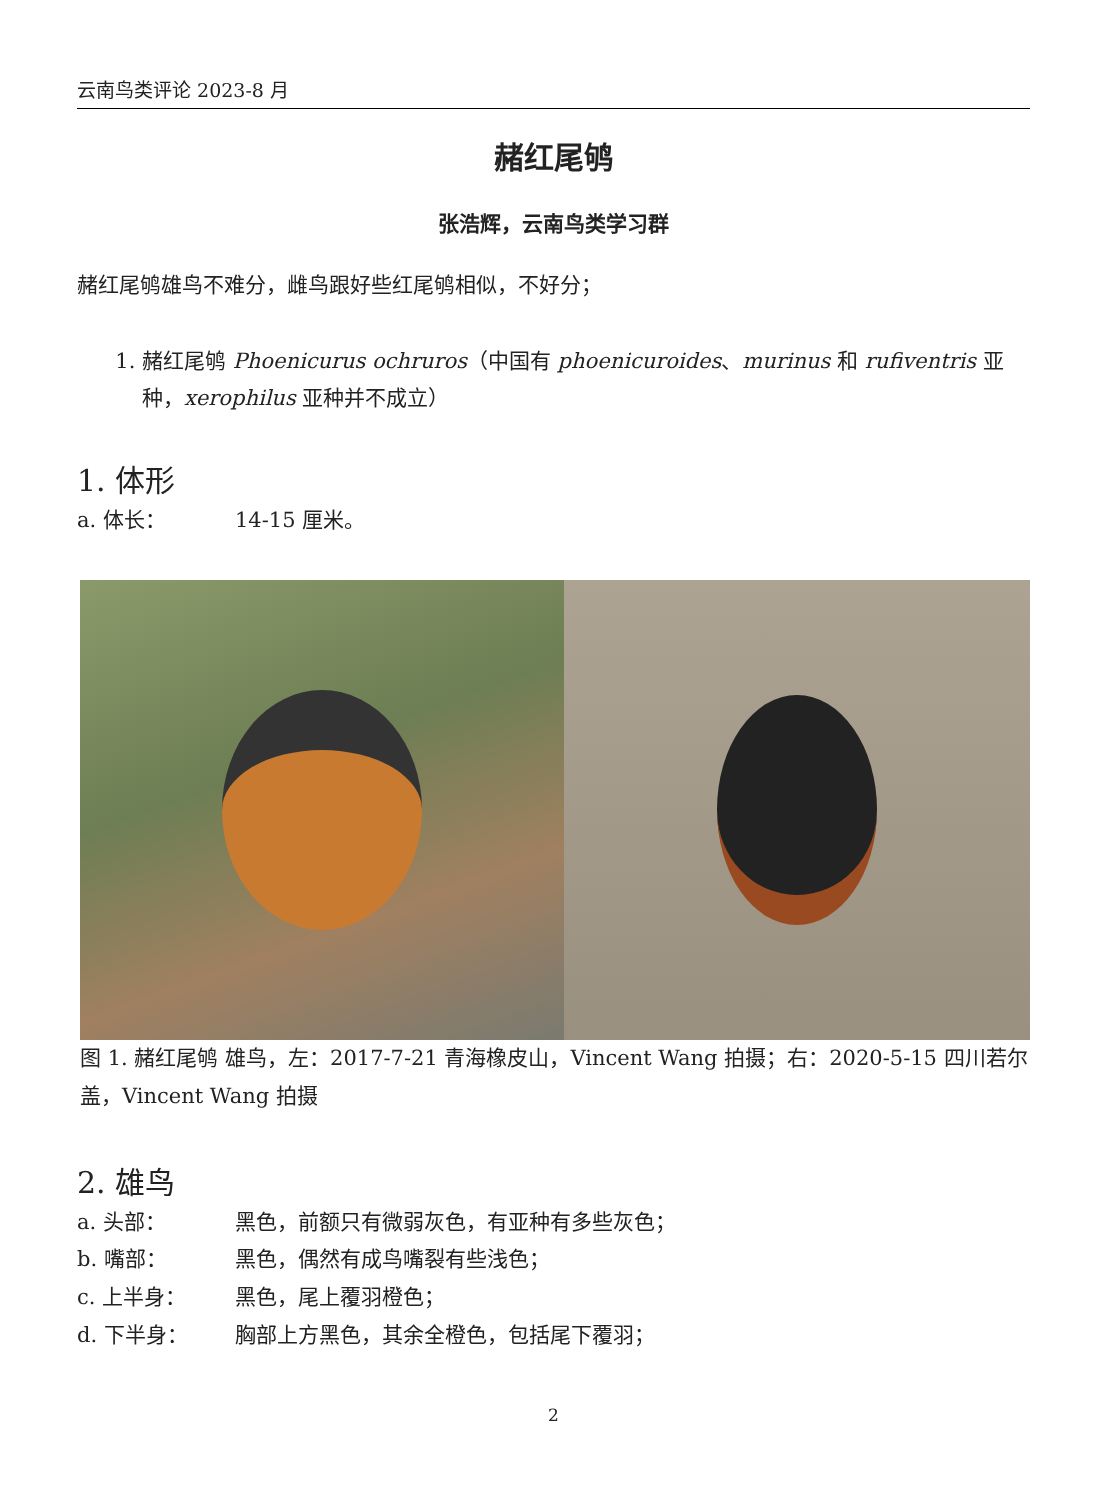云南鸟类评论 2023-8 月
赭红尾鸲
张浩辉，云南鸟类学习群
赭红尾鸲雄鸟不难分，雌鸟跟好些红尾鸲相似，不好分；
1. 赭红尾鸲 Phoenicurus ochruros（中国有 phoenicuroides、murinus 和 rufiventris 亚种，xerophilus 亚种并不成立）
1. 体形
a. 体长： 14-15 厘米。
图 1. 赭红尾鸲 雄鸟，左：2017-7-21 青海橡皮山，Vincent Wang 拍摄；右：2020-5-15 四川若尔盖，Vincent Wang 拍摄
2. 雄鸟
a. 头部： 黑色，前额只有微弱灰色，有亚种有多些灰色；
b. 嘴部： 黑色，偶然有成鸟嘴裂有些浅色；
c. 上半身： 黑色，尾上覆羽橙色；
d. 下半身： 胸部上方黑色，其余全橙色，包括尾下覆羽；
2